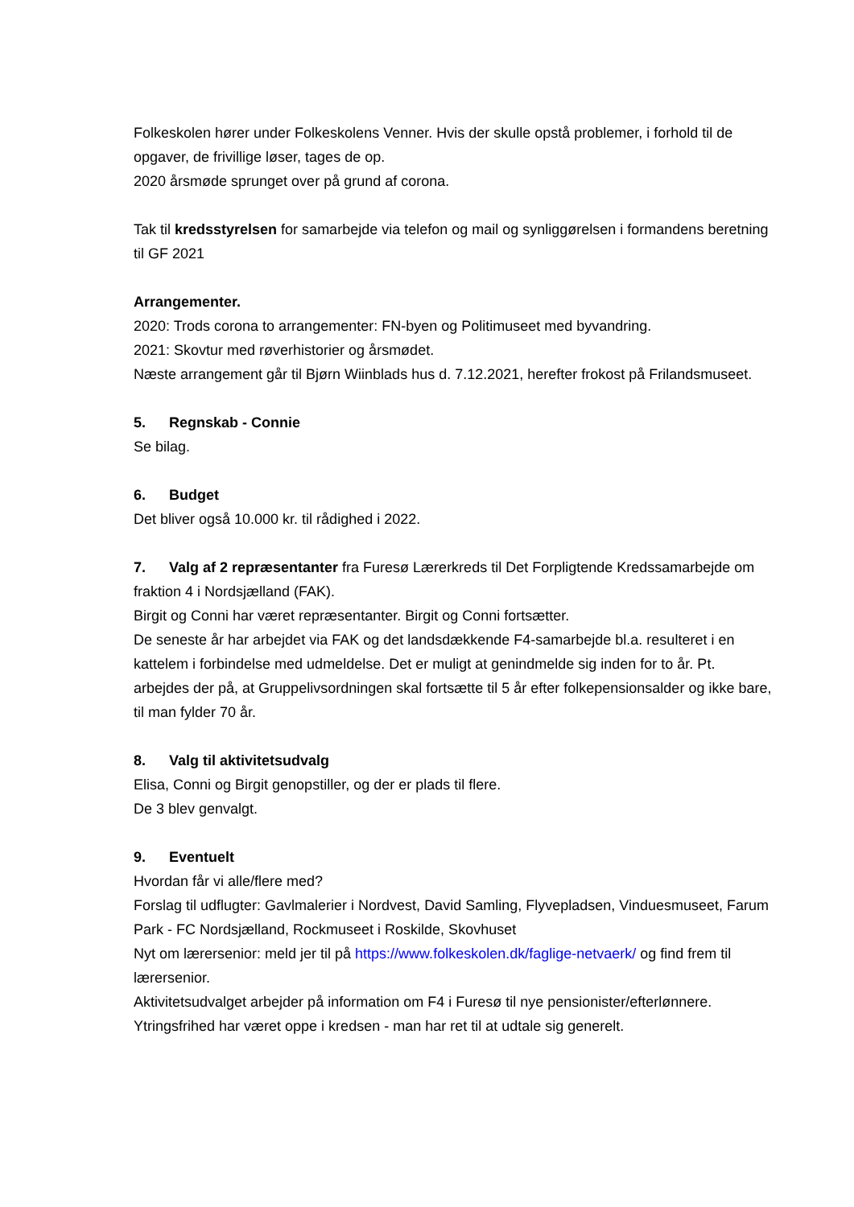Folkeskolen hører under Folkeskolens Venner. Hvis der skulle opstå problemer, i forhold til de opgaver, de frivillige løser, tages de op.
2020 årsmøde sprunget over på grund af corona.
Tak til kredsstyrelsen for samarbejde via telefon og mail og synliggørelsen i formandens beretning til GF 2021
Arrangementer.
2020: Trods corona to arrangementer: FN-byen og Politimuseet med byvandring.
2021: Skovtur med røverhistorier og årsmødet.
Næste arrangement går til Bjørn Wiinblads hus d. 7.12.2021, herefter frokost på Frilandsmuseet.
5. Regnskab - Connie
Se bilag.
6. Budget
Det bliver også 10.000 kr. til rådighed i 2022.
7. Valg af 2 repræsentanter fra Furesø Lærerkreds til Det Forpligtende Kredssamarbejde om fraktion 4 i Nordsjælland (FAK).
Birgit og Conni har været repræsentanter. Birgit og Conni fortsætter.
De seneste år har arbejdet via FAK og det landsdækkende F4-samarbejde bl.a. resulteret i en kattelem i forbindelse med udmeldelse. Det er muligt at genindmelde sig inden for to år. Pt. arbejdes der på, at Gruppelivsordningen skal fortsætte til 5 år efter folkepensionsalder og ikke bare, til man fylder 70 år.
8. Valg til aktivitetsudvalg
Elisa, Conni og Birgit genopstiller, og der er plads til flere.
De 3 blev genvalgt.
9. Eventuelt
Hvordan får vi alle/flere med?
Forslag til udflugter: Gavlmalerier i Nordvest, David Samling, Flyvepladsen, Vinduesmuseet, Farum Park - FC Nordsjælland, Rockmuseet i Roskilde, Skovhuset
Nyt om lærersenior: meld jer til på https://www.folkeskolen.dk/faglige-netvaerk/ og find frem til lærersenior.
Aktivitetsudvalget arbejder på information om F4 i Furesø til nye pensionister/efterlønnere.
Ytringsfrihed har været oppe i kredsen - man har ret til at udtale sig generelt.